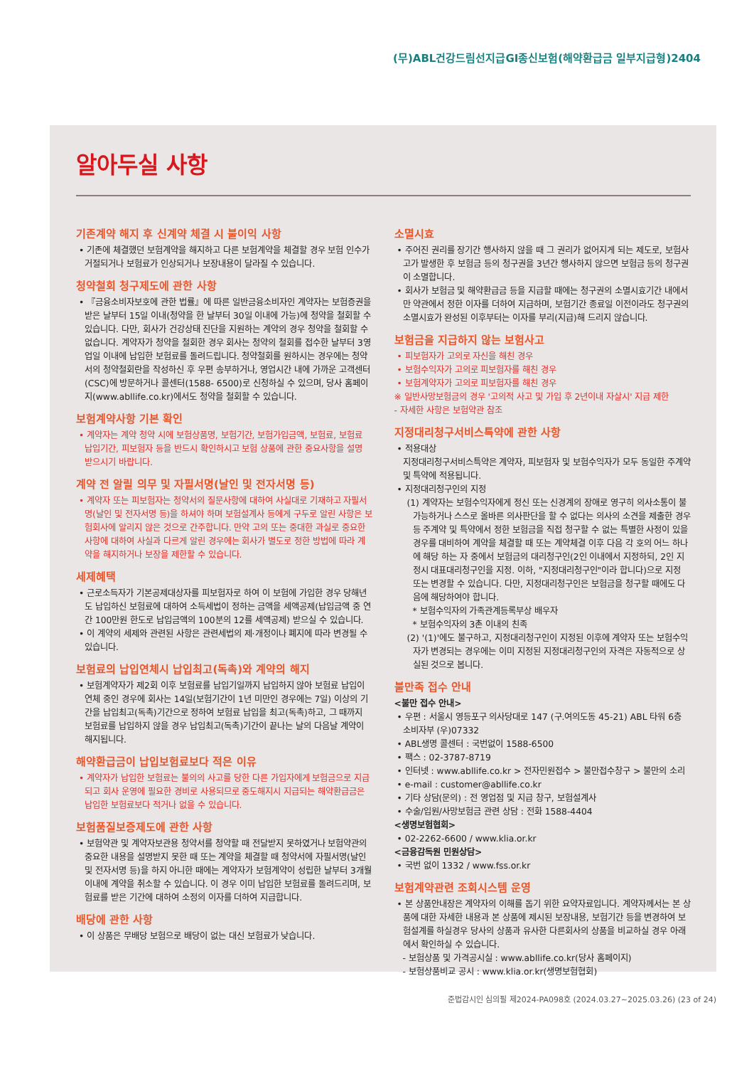(무)ABL건강드림선지급GI종신보험(해약환급금 일부지급형)2404
알아두실 사항
기존계약 해지 후 신계약 체결 시 불이익 사항
• 기존에 체결했던 보험계약을 해지하고 다른 보험계약을 체결할 경우 보험 인수가 거절되거나 보험료가 인상되거나 보장내용이 달라질 수 있습니다.
청약철회 청구제도에 관한 사항
• 『금융소비자보호에 관한 법률』에 따른 일반금융소비자인 계약자는 보험증권을 받은 날부터 15일 이내(청약을 한 날부터 30일 이내에 가능)에 청약을 철회할 수 있습니다. 다만, 회사가 건강상태 진단을 지원하는 계약의 경우 청약을 철회할 수 없습니다. 계약자가 청약을 철회한 경우 회사는 청약의 철회를 접수한 날부터 3영업일 이내에 납입한 보험료를 돌려드립니다. 청약철회를 원하시는 경우에는 청약서의 청약철회란을 작성하신 후 우편 송부하거나, 영업시간 내에 가까운 고객센터(CSC)에 방문하거나 콜센터(1588- 6500)로 신청하실 수 있으며, 당사 홈페이지(www.abllife.co.kr)에서도 청약을 철회할 수 있습니다.
보험계약사항 기본 확인
• 계약자는 계약 청약 시에 보험상품명, 보험기간, 보험가입금액, 보험료, 보험료 납입기간, 피보험자 등을 반드시 확인하시고 보험 상품에 관한 중요사항을 설명 받으시기 바랍니다.
계약 전 알릴 의무 및 자필서명(날인 및 전자서명 등)
• 계약자 또는 피보험자는 청약서의 질문사항에 대하여 사실대로 기재하고 자필서명(날인 및 전자서명 등)을 하셔야 하며 보험설계사 등에게 구두로 알린 사항은 보험회사에 알리지 않은 것으로 간주합니다. 만약 고의 또는 중대한 과실로 중요한 사항에 대하여 사실과 다르게 알린 경우에는 회사가 별도로 정한 방법에 따라 계약을 해지하거나 보장을 제한할 수 있습니다.
세제혜택
• 근로소득자가 기본공제대상자를 피보험자로 하여 이 보험에 가입한 경우 당해년도 납입하신 보험료에 대하여 소득세법이 정하는 금액을 세액공제(납입금액 중 연간 100만원 한도로 납입금액의 100분의 12를 세액공제) 받으실 수 있습니다.
• 이 계약의 세제와 관련된 사항은 관련세법의 제·개정이나 폐지에 따라 변경될 수 있습니다.
보험료의 납입연체시 납입최고(독촉)와 계약의 해지
• 보험계약자가 제2회 이후 보험료를 납입기일까지 납입하지 않아 보험료 납입이 연체 중인 경우에 회사는 14일(보험기간이 1년 미만인 경우에는 7일) 이상의 기간을 납입최고(독촉)기간으로 정하여 보험료 납입을 최고(독촉)하고, 그 때까지 보험료를 납입하지 않을 경우 납입최고(독촉)기간이 끝나는 날의 다음날 계약이 해지됩니다.
해약환급금이 납입보험료보다 적은 이유
• 계약자가 납입한 보험료는 불의의 사고를 당한 다른 가입자에게 보험금으로 지급되고 회사 운영에 필요한 경비로 사용되므로 중도해지시 지급되는 해약환급금은 납입한 보험료보다 적거나 없을 수 있습니다.
보험품질보증제도에 관한 사항
• 보험약관 및 계약자보관용 청약서를 청약할 때 전달받지 못하였거나 보험약관의 중요한 내용을 설명받지 못한 때 또는 계약을 체결할 때 청약서에 자필서명(날인 및 전자서명 등)을 하지 아니한 때에는 계약자가 보험계약이 성립한 날부터 3개월 이내에 계약을 취소할 수 있습니다. 이 경우 이미 납입한 보험료를 돌려드리며, 보험료를 받은 기간에 대하여 소정의 이자를 더하여 지급합니다.
배당에 관한 사항
• 이 상품은 무배당 보험으로 배당이 없는 대신 보험료가 낮습니다.
소멸시효
• 주어진 권리를 장기간 행사하지 않을 때 그 권리가 없어지게 되는 제도로, 보험사고가 발생한 후 보험금 등의 청구권을 3년간 행사하지 않으면 보험금 등의 청구권이 소멸합니다.
• 회사가 보험금 및 해약환급금 등을 지급할 때에는 청구권의 소멸시효기간 내에서만 약관에서 정한 이자를 더하여 지급하며, 보험기간 종료일 이전이라도 청구권의 소멸시효가 완성된 이후부터는 이자를 부리(지급)해 드리지 않습니다.
보험금을 지급하지 않는 보험사고
• 피보험자가 고의로 자신을 해친 경우
• 보험수익자가 고의로 피보험자를 해친 경우
• 보험계약자가 고의로 피보험자를 해친 경우
※ 일반사망보험금의 경우 '고의적 사고 및 가입 후 2년이내 자살시' 지급 제한
- 자세한 사항은 보험약관 참조
지정대리청구서비스특약에 관한 사항
• 적용대상
지정대리청구서비스특약은 계약자, 피보험자 및 보험수익자가 모두 동일한 주계약 및 특약에 적용됩니다.
• 지정대리청구인의 지정
(1) 계약자는 보험수익자에게 정신 또는 신경계의 장애로 영구히 의사소통이 불가능하거나 스스로 올바른 의사판단을 할 수 없다는 의사의 소견을 제출한 경우 등 주계약 및 특약에서 정한 보험금을 직접 청구할 수 없는 특별한 사정이 있을 경우를 대비하여 계약을 체결할 때 또는 계약체결 이후 다음 각 호의 어느 하나에 해당 하는 자 중에서 보험금의 대리청구인(2인 이내에서 지정하되, 2인 지정시 대표대리청구인을 지정. 이하, "지정대리청구인"이라 합니다)으로 지정 또는 변경할 수 있습니다. 다만, 지정대리청구인은 보험금을 청구할 때에도 다음에 해당하여야 합니다.
* 보험수익자의 가족관계등록부상 배우자
* 보험수익자의 3촌 이내의 친족
(2) '(1)'에도 불구하고, 지정대리청구인이 지정된 이후에 계약자 또는 보험수익자가 변경되는 경우에는 이미 지정된 지정대리청구인의 자격은 자동적으로 상실된 것으로 봅니다.
불만족 접수 안내
<불만 접수 안내>
• 우편 : 서울시 영등포구 의사당대로 147 (구.여의도동 45-21) ABL 타워 6층 소비자부 (우)07332
• ABL생명 콜센터 : 국번없이 1588-6500
• 팩스 : 02-3787-8719
• 인터넷 : www.abllife.co.kr > 전자민원접수 > 불만접수창구 > 불만의 소리
• e-mail : customer@abllife.co.kr
• 기타 상담(문의) : 전 영업점 및 지급 창구, 보험설계사
• 수술/입원/사망보험금 관련 상담 : 전화 1588-4404
<생명보험협회>
• 02-2262-6600 / www.klia.or.kr
<금융감독원 민원상담>
• 국번 없이 1332 / www.fss.or.kr
보험계약관련 조회시스템 운영
• 본 상품안내장은 계약자의 이해를 돕기 위한 요약자료입니다. 계약자께서는 본 상품에 대한 자세한 내용과 본 상품에 제시된 보장내용, 보험기간 등을 변경하여 보험설계를 하실경우 당사의 상품과 유사한 다른회사의 상품을 비교하실 경우 아래에서 확인하실 수 있습니다.
- 보험상품 및 가격공시실 : www.abllife.co.kr(당사 홈페이지)
- 보험상품비교 공시 : www.klia.or.kr(생명보험협회)
준법감시인 심의필 제2024-PA098호 (2024.03.27~2025.03.26) (23 of 24)